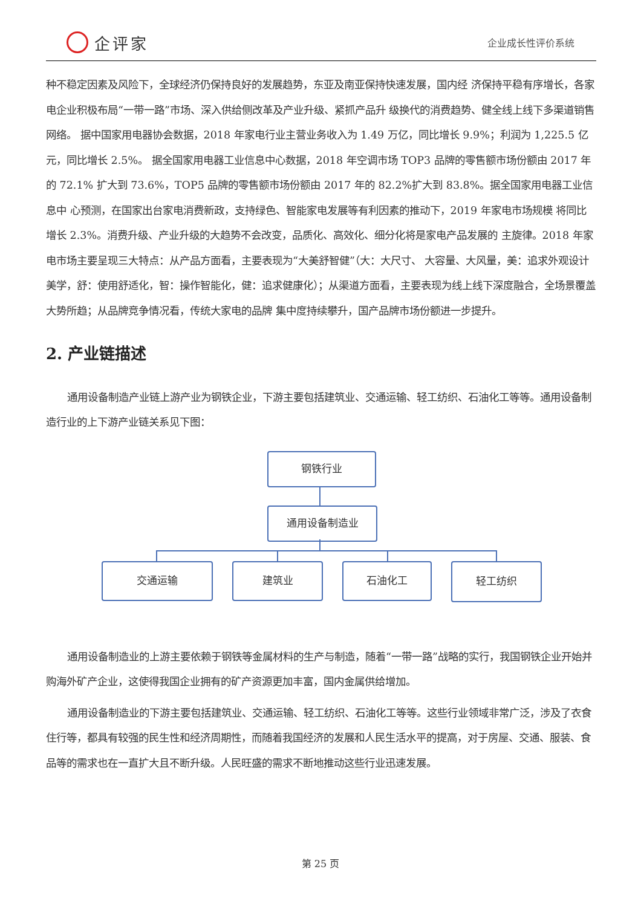企评家
企业成长性评价系统
种不稳定因素及风险下，全球经济仍保持良好的发展趋势，东亚及南亚保持快速发展，国内经 济保持平稳有序增长，各家电企业积极布局“一带一路”市场、深入供给侧改革及产业升级、紧抓产品升 级换代的消费趋势、健全线上线下多渠道销售网络。 据中国家用电器协会数据，2018 年家电行业主营业务收入为 1.49 万亿，同比增长 9.9%；利润为 1,225.5 亿元，同比增长 2.5%。 据全国家用电器工业信息中心数据，2018 年空调市场 TOP3 品牌的零售额市场份额由 2017 年的 72.1% 扩大到 73.6%，TOP5 品牌的零售额市场份额由 2017 年的 82.2%扩大到 83.8%。据全国家用电器工业信息中 心预测，在国家出台家电消费新政，支持绿色、智能家电发展等有利因素的推动下，2019 年家电市场规模 将同比增长 2.3%。消费升级、产业升级的大趋势不会改变，品质化、高效化、细分化将是家电产品发展的 主旋律。2018 年家电市场主要呈现三大特点：从产品方面看，主要表现为“大美舒智健”（大：大尺寸、 大容量、大风量，美：追求外观设计美学，舒：使用舒适化，智：操作智能化，健：追求健康化）；从渠道方面看，主要表现为线上线下深度融合，全场景覆盖大势所趋；从品牌竞争情况看，传统大家电的品牌 集中度持续攀升，国产品牌市场份额进一步提升。
2. 产业链描述
通用设备制造产业链上游产业为钢铁企业，下游主要包括建筑业、交通运输、轻工纺织、石油化工等等。通用设备制造行业的上下游产业链关系见下图：
钢铁行业
通用设备制造业
交通运输 建筑业 石油化工 轻工纺织
通用设备制造业的上游主要依赖于钢铁等金属材料的生产与制造，随着“一带一路”战略的实行，我国钢铁企业开始并购海外矿产企业，这使得我国企业拥有的矿产资源更加丰富，国内金属供给增加。
通用设备制造业的下游主要包括建筑业、交通运输、轻工纺织、石油化工等等。这些行业领域非常广泛，涉及了衣食住行等，都具有较强的民生性和经济周期性，而随着我国经济的发展和人民生活水平的提高，对于房屋、交通、服装、食品等的需求也在一直扩大且不断升级。人民旺盛的需求不断地推动这些行业迅速发展。
第 25 页